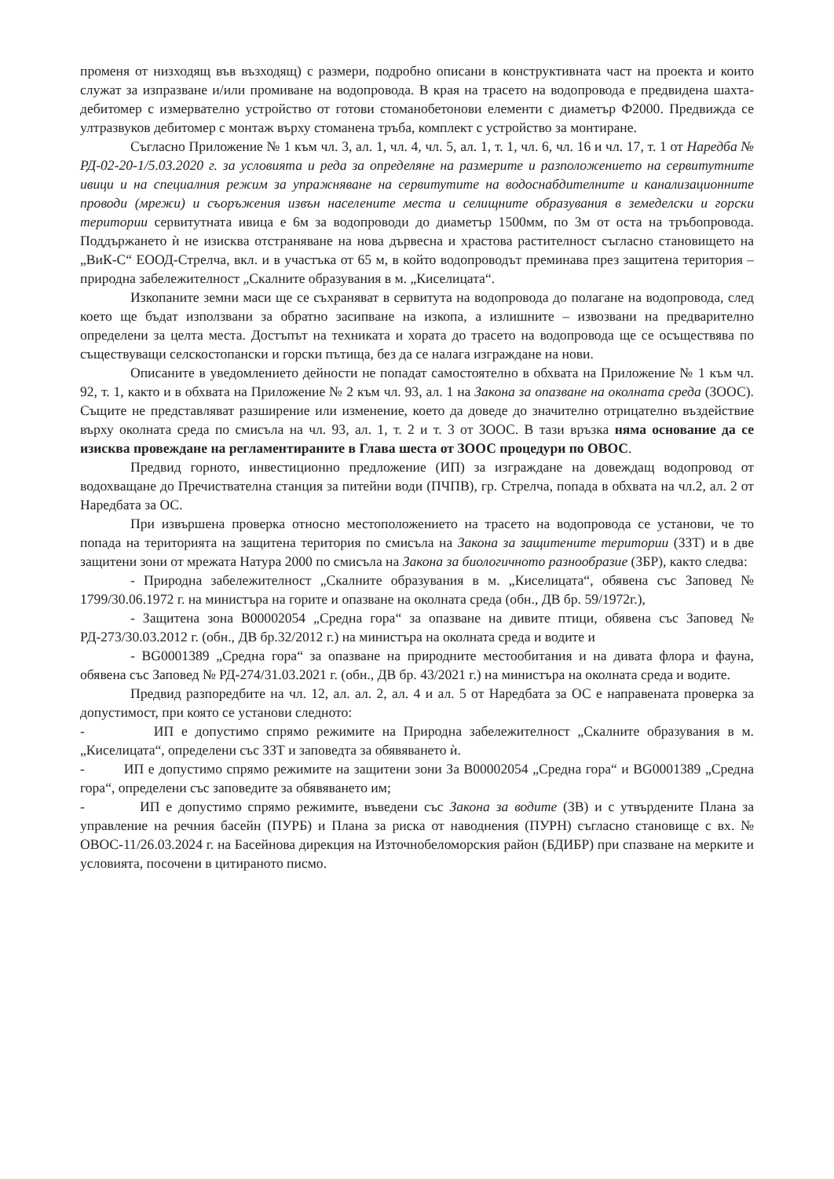променя от низходящ във възходящ) с размери, подробно описани в конструктивната част на проекта и които служат за изпразване и/или промиване на водопровода. В края на трасето на водопровода е предвидена шахта-дебитомер с измервателно устройство от готови стоманобетонови елементи с диаметър Ф2000. Предвижда се ултразвуков дебитомер с монтаж върху стоманена тръба, комплект с устройство за монтиране.
Съгласно Приложение № 1 към чл. 3, ал. 1, чл. 4, чл. 5, ал. 1, т. 1, чл. 6, чл. 16 и чл. 17, т. 1 от Наредба № РД-02-20-1/5.03.2020 г. за условията и реда за определяне на размерите и разположението на сервитутните ивици и на специалния режим за упражняване на сервитутите на водоснабдителните и канализационните проводи (мрежи) и съоръжения извън населените места и селищните образувания в земеделски и горски територии сервитутната ивица е 6м за водопроводи до диаметър 1500мм, по 3м от оста на тръбопровода. Поддържането ѝ не изисква отстраняване на нова дървесна и храстова растителност съгласно становището на „ВиК-С“ ЕООД-Стрелча, вкл. и в участъка от 65 м, в който водопроводът преминава през защитена територия – природна забележителност „Скалните образувания в м. „Киселицата“.
Изкопаните земни маси ще се съхраняват в сервитута на водопровода до полагане на водопровода, след което ще бъдат използвани за обратно засипване на изкопа, а излишните – извозвани на предварително определени за целта места. Достъпът на техниката и хората до трасето на водопровода ще се осъществява по съществуващи селскостопански и горски пътища, без да се налага изграждане на нови.
Описаните в уведомлението дейности не попадат самостоятелно в обхвата на Приложение № 1 към чл. 92, т. 1, както и в обхвата на Приложение № 2 към чл. 93, ал. 1 на Закона за опазване на околната среда (ЗООС). Същите не представляват разширение или изменение, което да доведе до значително отрицателно въздействие върху околната среда по смисъла на чл. 93, ал. 1, т. 2 и т. 3 от ЗООС. В тази връзка няма основание да се изисква провеждане на регламентираните в Глава шеста от ЗООС процедури по ОВОС.
Предвид горното, инвестиционно предложение (ИП) за изграждане на довеждащ водопровод от водохващане до Пречиствателна станция за питейни води (ПЧПВ), гр. Стрелча, попада в обхвата на чл.2, ал. 2 от Наредбата за ОС.
При извършена проверка относно местоположението на трасето на водопровода се установи, че то попада на територията на защитена територия по смисъла на Закона за защитените територии (ЗЗТ) и в две защитени зони от мрежата Натура 2000 по смисъла на Закона за биологичното разнообразие (ЗБР), както следва:
- Природна забележителност „Скалните образувания в м. „Киселицата“, обявена със Заповед № 1799/30.06.1972 г. на министъра на горите и опазване на околната среда (обн., ДВ бр. 59/1972г.),
- Защитена зона B00002054 „Средна гора“ за опазване на дивите птици, обявена със Заповед № РД-273/30.03.2012 г. (обн., ДВ бр.32/2012 г.) на министъра на околната среда и водите и
- BG0001389 „Средна гора“ за опазване на природните местообитания и на дивата флора и фауна, обявена със Заповед № РД-274/31.03.2021 г. (обн., ДВ бр. 43/2021 г.) на министъра на околната среда и водите.
Предвид разпоредбите на чл. 12, ал. ал. 2, ал. 4 и ал. 5 от Наредбата за ОС е направената проверка за допустимост, при която се установи следното:
- ИП е допустимо спрямо режимите на Природна забележителност „Скалните образувания в м. „Киселицата“, определени със ЗЗТ и заповедта за обявяването ѝ.
- ИП е допустимо спрямо режимите на защитени зони За B00002054 „Средна гора“ и BG0001389 „Средна гора“, определени със заповедите за обявяването им;
- ИП е допустимо спрямо режимите, въведени със Закона за водите (ЗВ) и с утвърдените Плана за управление на речния басейн (ПУРБ) и Плана за риска от наводнения (ПУРН) съгласно становище с вх. № ОВОС-11/26.03.2024 г. на Басейнова дирекция на Източнобеломорския район (БДИБР) при спазване на мерките и условията, посочени в цитираното писмо.